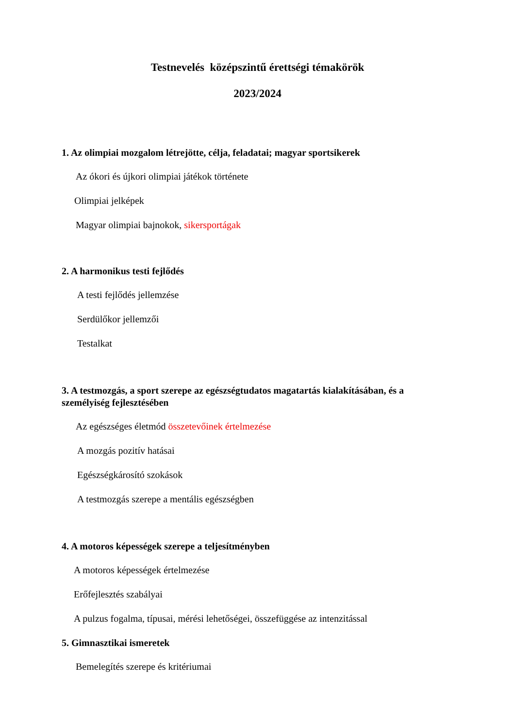Testnevelés középszintű érettségi témakörök
2023/2024
1. Az olimpiai mozgalom létrejötte, célja, feladatai; magyar sportsikerek
Az ókori és újkori olimpiai játékok története
Olimpiai jelképek
Magyar olimpiai bajnokok, sikersportágak
2. A harmonikus testi fejlődés
A testi fejlődés jellemzése
Serdülőkor jellemzői
Testalkat
3. A testmozgás, a sport szerepe az egészségtudatos magatartás kialakításában, és a személyiség fejlesztésében
Az egészséges életmód összetevőinek értelmezése
A mozgás pozitív hatásai
Egészségkárosító szokások
A testmozgás szerepe a mentális egészségben
4. A motoros képességek szerepe a teljesítményben
A motoros képességek értelmezése
Erőfejlesztés szabályai
A pulzus fogalma, típusai, mérési lehetőségei, összefüggése az intenzitással
5. Gimnasztikai ismeretek
Bemelegítés szerepe és kritériumai